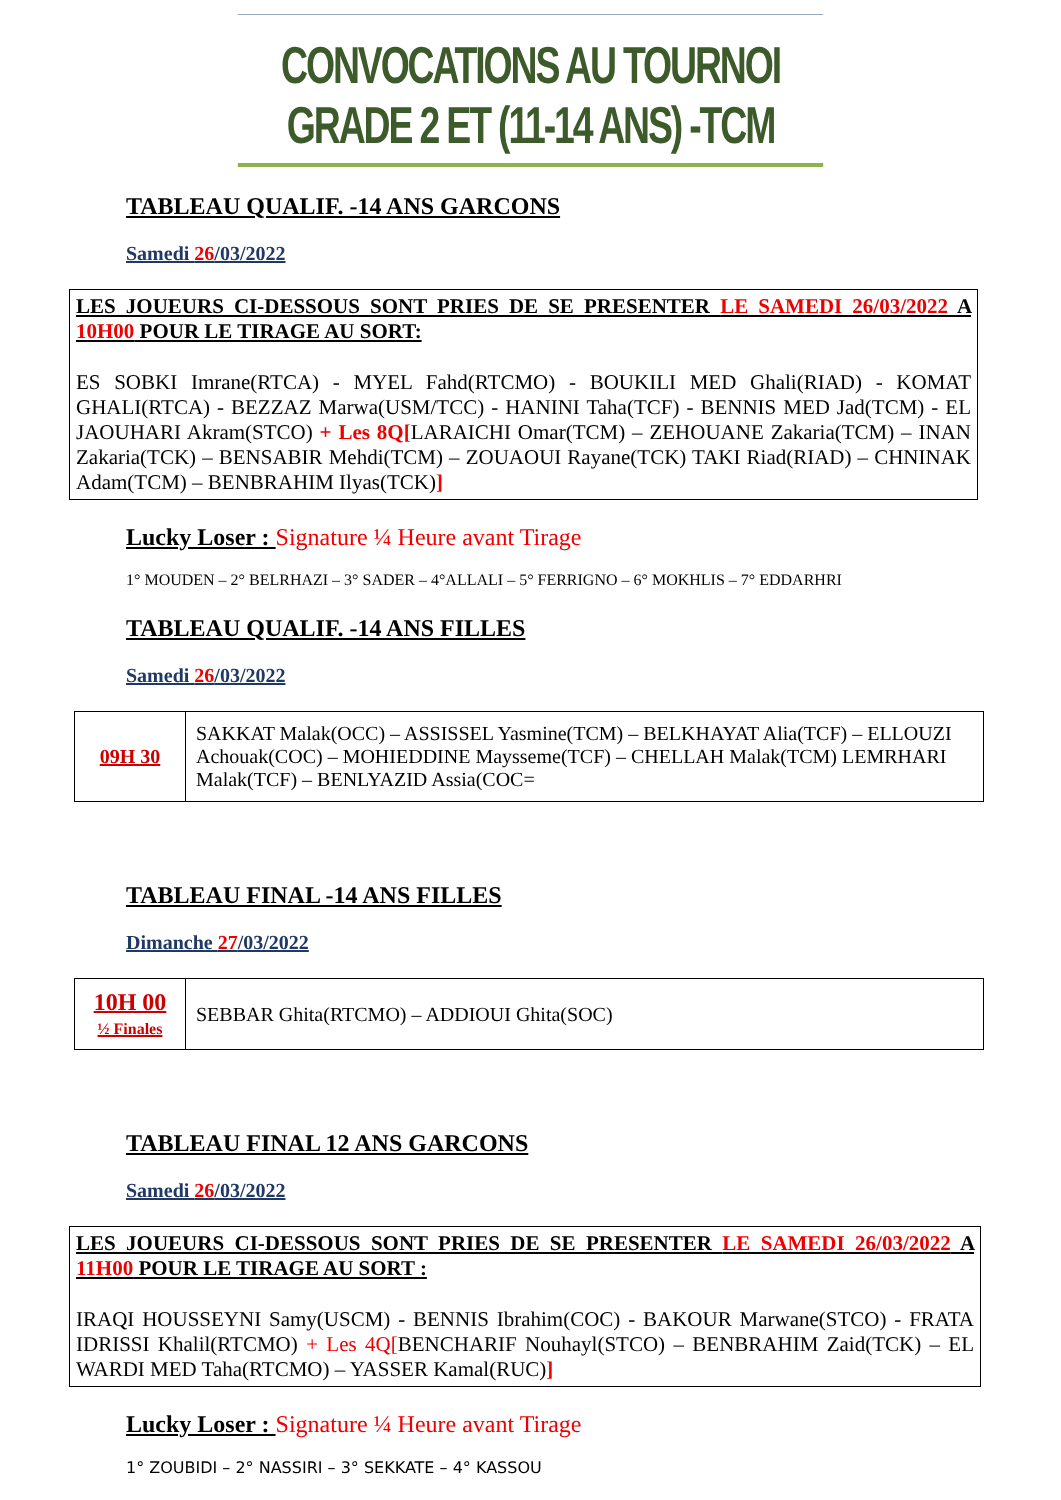CONVOCATIONS AU TOURNOI GRADE 2 ET (11-14 ANS) -TCM
TABLEAU QUALIF. -14 ANS GARCONS
Samedi 26/03/2022
LES JOUEURS CI-DESSOUS SONT PRIES DE SE PRESENTER LE SAMEDI 26/03/2022 A 10H00 POUR LE TIRAGE AU SORT:
ES SOBKI Imrane(RTCA) - MYEL Fahd(RTCMO) - BOUKILI MED Ghali(RIAD) - KOMAT GHALI(RTCA) - BEZZAZ Marwa(USM/TCC) - HANINI Taha(TCF) - BENNIS MED Jad(TCM) - EL JAOUHARI Akram(STCO) + Les 8Q[LARAICHI Omar(TCM) – ZEHOUANE Zakaria(TCM) – INAN Zakaria(TCK) – BENSABIR Mehdi(TCM) – ZOUAOUI Rayane(TCK) TAKI Riad(RIAD) – CHNINAK Adam(TCM) – BENBRAHIM Ilyas(TCK)]
Lucky Loser : Signature ¼ Heure avant Tirage
1° MOUDEN – 2° BELRHAZI – 3° SADER – 4°ALLALI – 5° FERRIGNO – 6° MOKHLIS – 7° EDDARHRI
TABLEAU QUALIF. -14 ANS FILLES
Samedi 26/03/2022
| 09H 30 | SAKKAT Malak(OCC) – ASSISSEL Yasmine(TCM) – BELKHAYAT Alia(TCF) – ELLOUZI Achouak(COC) – MOHIEDDINE Maysseme(TCF) – CHELLAH Malak(TCM) LEMRHARI Malak(TCF) – BENLYAZID Assia(COC= |
TABLEAU FINAL -14 ANS FILLES
Dimanche 27/03/2022
| 10H 00 ½ Finales | SEBBAR Ghita(RTCMO) – ADDIOUI Ghita(SOC) |
TABLEAU FINAL 12 ANS GARCONS
Samedi 26/03/2022
LES JOUEURS CI-DESSOUS SONT PRIES DE SE PRESENTER LE SAMEDI 26/03/2022 A 11H00 POUR LE TIRAGE AU SORT :
IRAQI HOUSSEYNI Samy(USCM) - BENNIS Ibrahim(COC) - BAKOUR Marwane(STCO) - FRATA IDRISSI Khalil(RTCMO) + Les 4Q[BENCHARIF Nouhayl(STCO) – BENBRAHIM Zaid(TCK) – EL WARDI MED Taha(RTCMO) – YASSER Kamal(RUC)]
Lucky Loser : Signature ¼ Heure avant Tirage
1° ZOUBIDI – 2° NASSIRI – 3° SEKKATE – 4° KASSOU